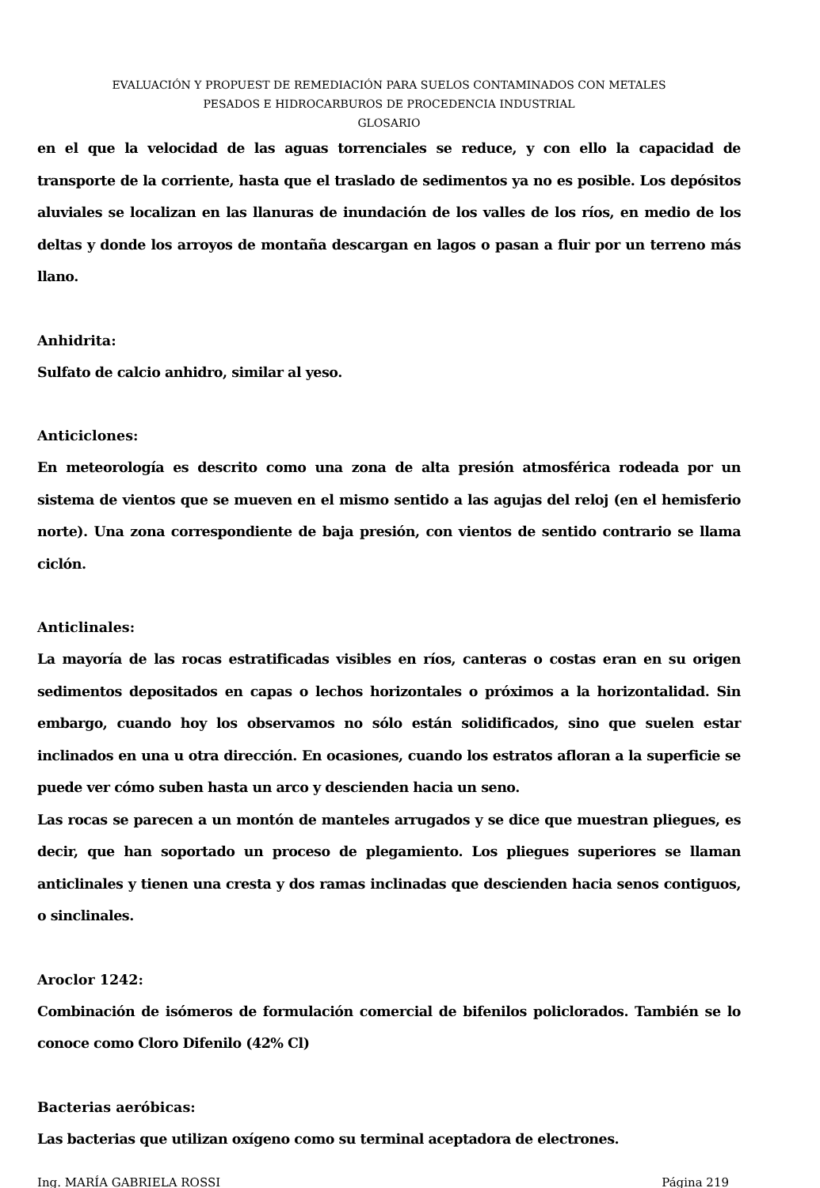EVALUACIÓN Y PROPUEST DE REMEDIACIÓN PARA SUELOS CONTAMINADOS CON METALES
PESADOS E HIDROCARBUROS DE PROCEDENCIA INDUSTRIAL
GLOSARIO
en el que la velocidad de las aguas torrenciales se reduce, y con ello la capacidad de transporte de la corriente, hasta que el traslado de sedimentos ya no es posible. Los depósitos aluviales se localizan en las llanuras de inundación de los valles de los ríos, en medio de los deltas y donde los arroyos de montaña descargan en lagos o pasan a fluir por un terreno más llano.
Anhidrita:
Sulfato de calcio anhidro, similar al yeso.
Anticiclones:
En meteorología es descrito como una zona de alta presión atmosférica rodeada por un sistema de vientos que se mueven en el mismo sentido a las agujas del reloj (en el hemisferio norte). Una zona correspondiente de baja presión, con vientos de sentido contrario se llama ciclón.
Anticlinales:
La mayoría de las rocas estratificadas visibles en ríos, canteras o costas eran en su origen sedimentos depositados en capas o lechos horizontales o próximos a la horizontalidad. Sin embargo, cuando hoy los observamos no sólo están solidificados, sino que suelen estar inclinados en una u otra dirección. En ocasiones, cuando los estratos afloran a la superficie se puede ver cómo suben hasta un arco y descienden hacia un seno.
Las rocas se parecen a un montón de manteles arrugados y se dice que muestran pliegues, es decir, que han soportado un proceso de plegamiento. Los pliegues superiores se llaman anticlinales y tienen una cresta y dos ramas inclinadas que descienden hacia senos contiguos, o sinclinales.
Aroclor 1242:
Combinación de isómeros de formulación comercial de bifenilos policlorados. También se lo conoce como Cloro Difenilo (42% Cl)
Bacterias aeróbicas:
Las bacterias que utilizan oxígeno como su terminal aceptadora de electrones.
Ing. MARÍA GABRIELA ROSSI Página 219